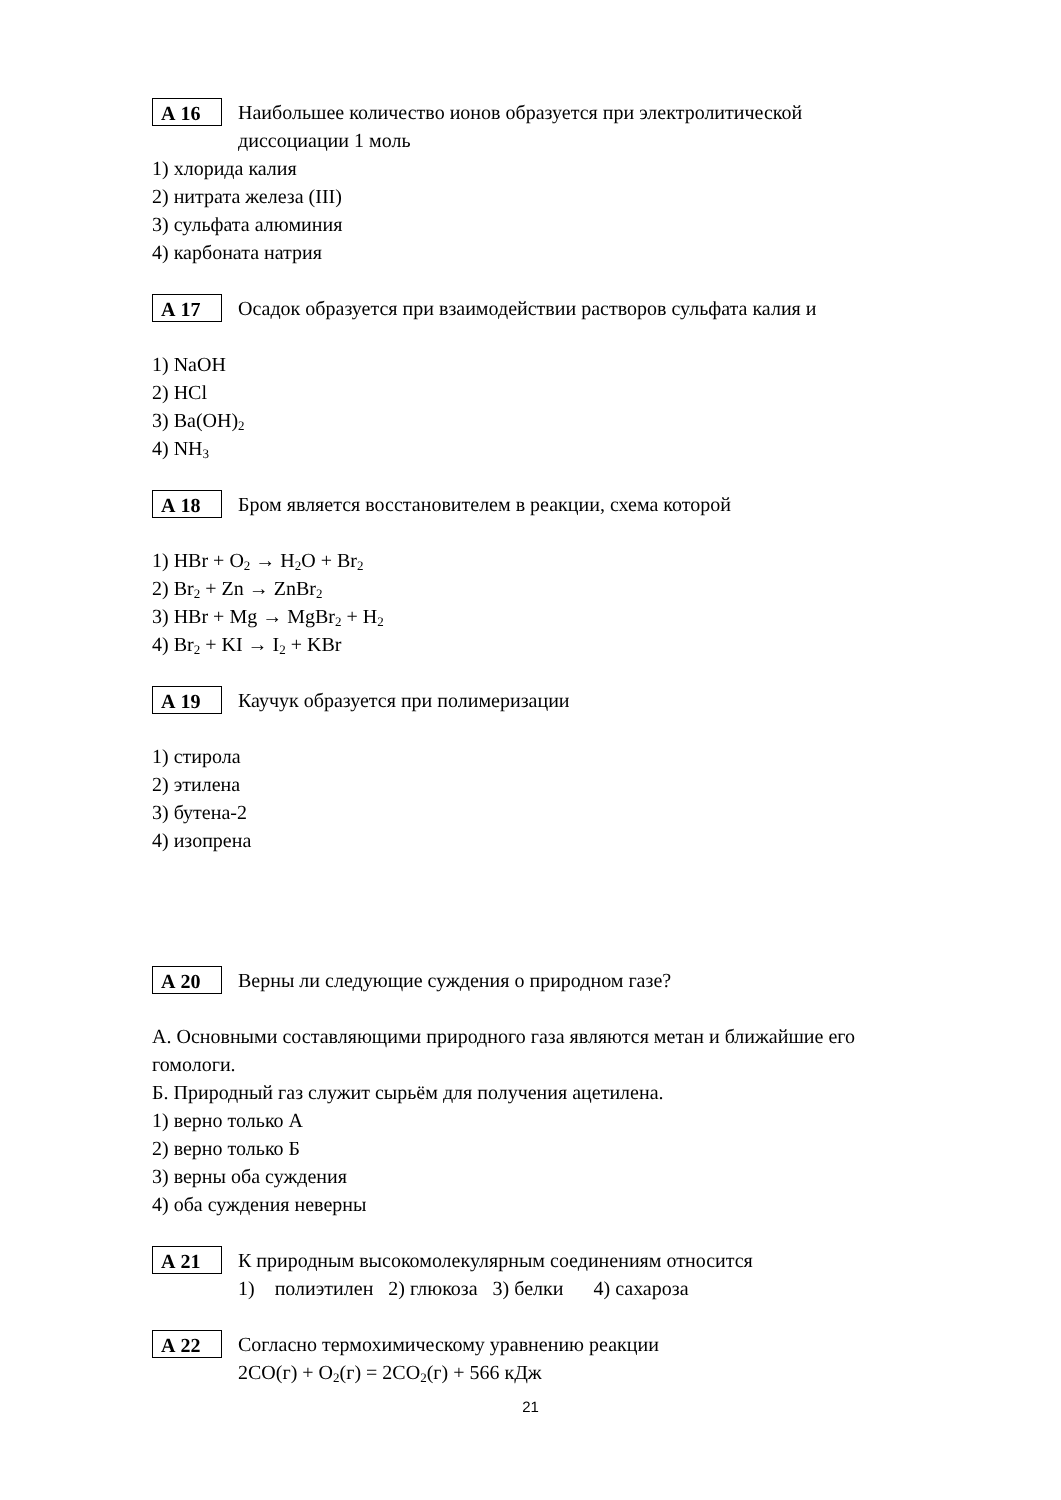А 16
Наибольшее количество ионов образуется при электролитической
диссоциации 1 моль
1) хлорида калия
2) нитрата железа (III)
3) сульфата алюминия
4) карбоната натрия
А 17
Осадок образуется при взаимодействии растворов сульфата калия и
1) NaOH
2) HCl
3) Ba(OH)<sub>2</sub>
4) NH<sub>3</sub>
А 18
Бром является восстановителем в реакции, схема которой
1) HBr + O<sub>2</sub> → H<sub>2</sub>O + Br<sub>2</sub>
2) Br<sub>2</sub> + Zn → ZnBr<sub>2</sub>
3) HBr + Mg → MgBr<sub>2</sub> + H<sub>2</sub>
4) Br<sub>2</sub> + KI → I<sub>2</sub> + KBr
А 19
Каучук образуется при полимеризации
1) стирола
2) этилена
3) бутена-2
4) изопрена
А 20
Верны ли следующие суждения о природном газе?
А. Основными составляющими природного газа являются метан и ближайшие его гомологи.
Б. Природный газ служит сырьём для получения ацетилена.
1) верно только А
2) верно только Б
3) верны оба суждения
4) оба суждения неверны
А 21
К природным высокомолекулярным соединениям относится
1) полиэтилен 2) глюкоза 3) белки 4) сахароза
А 22
Согласно термохимическому уравнению реакции
2CO(г) + O<sub>2</sub>(г) = 2CO<sub>2</sub>(г) + 566 кДж
21